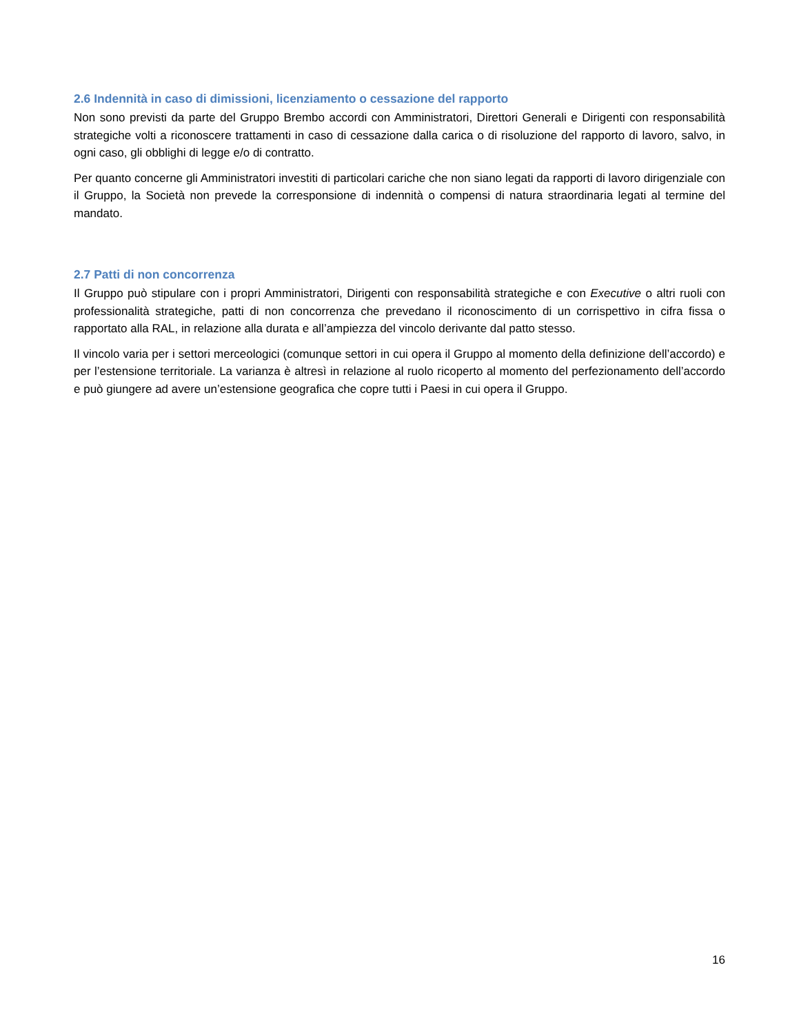2.6 Indennità in caso di dimissioni, licenziamento o cessazione del rapporto
Non sono previsti da parte del Gruppo Brembo accordi con Amministratori, Direttori Generali e Dirigenti con responsabilità strategiche volti a riconoscere trattamenti in caso di cessazione dalla carica o di risoluzione del rapporto di lavoro, salvo, in ogni caso, gli obblighi di legge e/o di contratto.
Per quanto concerne gli Amministratori investiti di particolari cariche che non siano legati da rapporti di lavoro dirigenziale con il Gruppo, la Società non prevede la corresponsione di indennità o compensi di natura straordinaria legati al termine del mandato.
2.7 Patti di non concorrenza
Il Gruppo può stipulare con i propri Amministratori, Dirigenti con responsabilità strategiche e con Executive o altri ruoli con professionalità strategiche, patti di non concorrenza che prevedano il riconoscimento di un corrispettivo in cifra fissa o rapportato alla RAL, in relazione alla durata e all’ampiezza del vincolo derivante dal patto stesso.
Il vincolo varia per i settori merceologici (comunque settori in cui opera il Gruppo al momento della definizione dell’accordo) e per l’estensione territoriale. La varianza è altresì in relazione al ruolo ricoperto al momento del perfezionamento dell’accordo e può giungere ad avere un’estensione geografica che copre tutti i Paesi in cui opera il Gruppo.
16